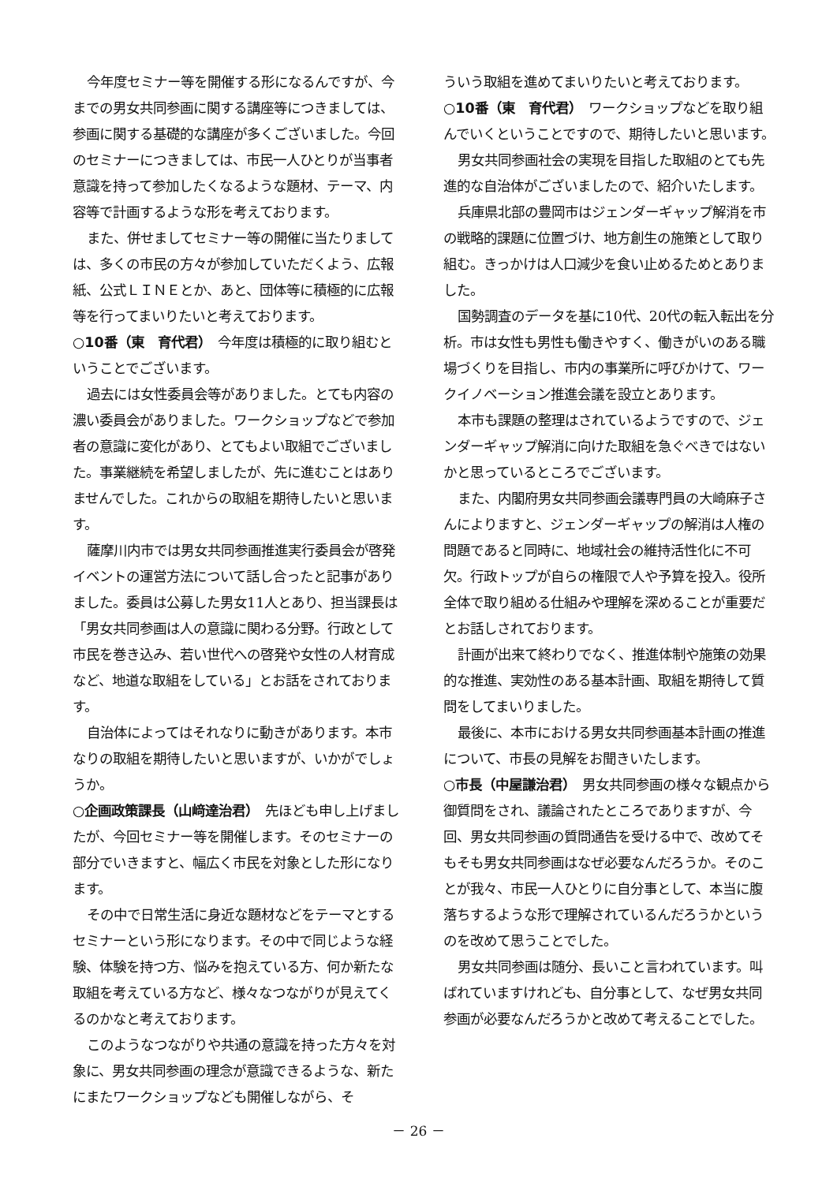今年度セミナー等を開催する形になるんですが、今までの男女共同参画に関する講座等につきましては、参画に関する基礎的な講座が多くございました。今回のセミナーにつきましては、市民一人ひとりが当事者意識を持って参加したくなるような題材、テーマ、内容等で計画するような形を考えております。
また、併せましてセミナー等の開催に当たりましては、多くの市民の方々が参加していただくよう、広報紙、公式ＬＩＮＥとか、あと、団体等に積極的に広報等を行ってまいりたいと考えております。
○10番（東　育代君）　今年度は積極的に取り組むということでございます。
過去には女性委員会等がありました。とても内容の濃い委員会がありました。ワークショップなどで参加者の意識に変化があり、とてもよい取組でございました。事業継続を希望しましたが、先に進むことはありませんでした。これからの取組を期待したいと思います。
薩摩川内市では男女共同参画推進実行委員会が啓発イベントの運営方法について話し合ったと記事がありました。委員は公募した男女11人とあり、担当課長は「男女共同参画は人の意識に関わる分野。行政として市民を巻き込み、若い世代への啓発や女性の人材育成など、地道な取組をしている」とお話をされております。
自治体によってはそれなりに動きがあります。本市なりの取組を期待したいと思いますが、いかがでしょうか。
○企画政策課長（山﨑達治君）　先ほども申し上げましたが、今回セミナー等を開催します。そのセミナーの部分でいきますと、幅広く市民を対象とした形になります。
その中で日常生活に身近な題材などをテーマとするセミナーという形になります。その中で同じような経験、体験を持つ方、悩みを抱えている方、何か新たな取組を考えている方など、様々なつながりが見えてくるのかなと考えております。
このようなつながりや共通の意識を持った方々を対象に、男女共同参画の理念が意識できるような、新たにまたワークショップなども開催しながら、そ
ういう取組を進めてまいりたいと考えております。
○10番（東　育代君）　ワークショップなどを取り組んでいくということですので、期待したいと思います。
男女共同参画社会の実現を目指した取組のとても先進的な自治体がございましたので、紹介いたします。
兵庫県北部の豊岡市はジェンダーギャップ解消を市の戦略的課題に位置づけ、地方創生の施策として取り組む。きっかけは人口減少を食い止めるためとありました。
国勢調査のデータを基に10代、20代の転入転出を分析。市は女性も男性も働きやすく、働きがいのある職場づくりを目指し、市内の事業所に呼びかけて、ワークイノベーション推進会議を設立とあります。
本市も課題の整理はされているようですので、ジェンダーギャップ解消に向けた取組を急ぐべきではないかと思っているところでございます。
また、内閣府男女共同参画会議専門員の大崎麻子さんによりますと、ジェンダーギャップの解消は人権の問題であると同時に、地域社会の維持活性化に不可欠。行政トップが自らの権限で人や予算を投入。役所全体で取り組める仕組みや理解を深めることが重要だとお話しされております。
計画が出来て終わりでなく、推進体制や施策の効果的な推進、実効性のある基本計画、取組を期待して質問をしてまいりました。
最後に、本市における男女共同参画基本計画の推進について、市長の見解をお聞きいたします。
○市長（中屋謙治君）　男女共同参画の様々な観点から御質問をされ、議論されたところでありますが、今回、男女共同参画の質問通告を受ける中で、改めてそもそも男女共同参画はなぜ必要なんだろうか。そのことが我々、市民一人ひとりに自分事として、本当に腹落ちするような形で理解されているんだろうかというのを改めて思うことでした。
男女共同参画は随分、長いこと言われています。叫ばれていますけれども、自分事として、なぜ男女共同参画が必要なんだろうかと改めて考えることでした。
－ 26 －